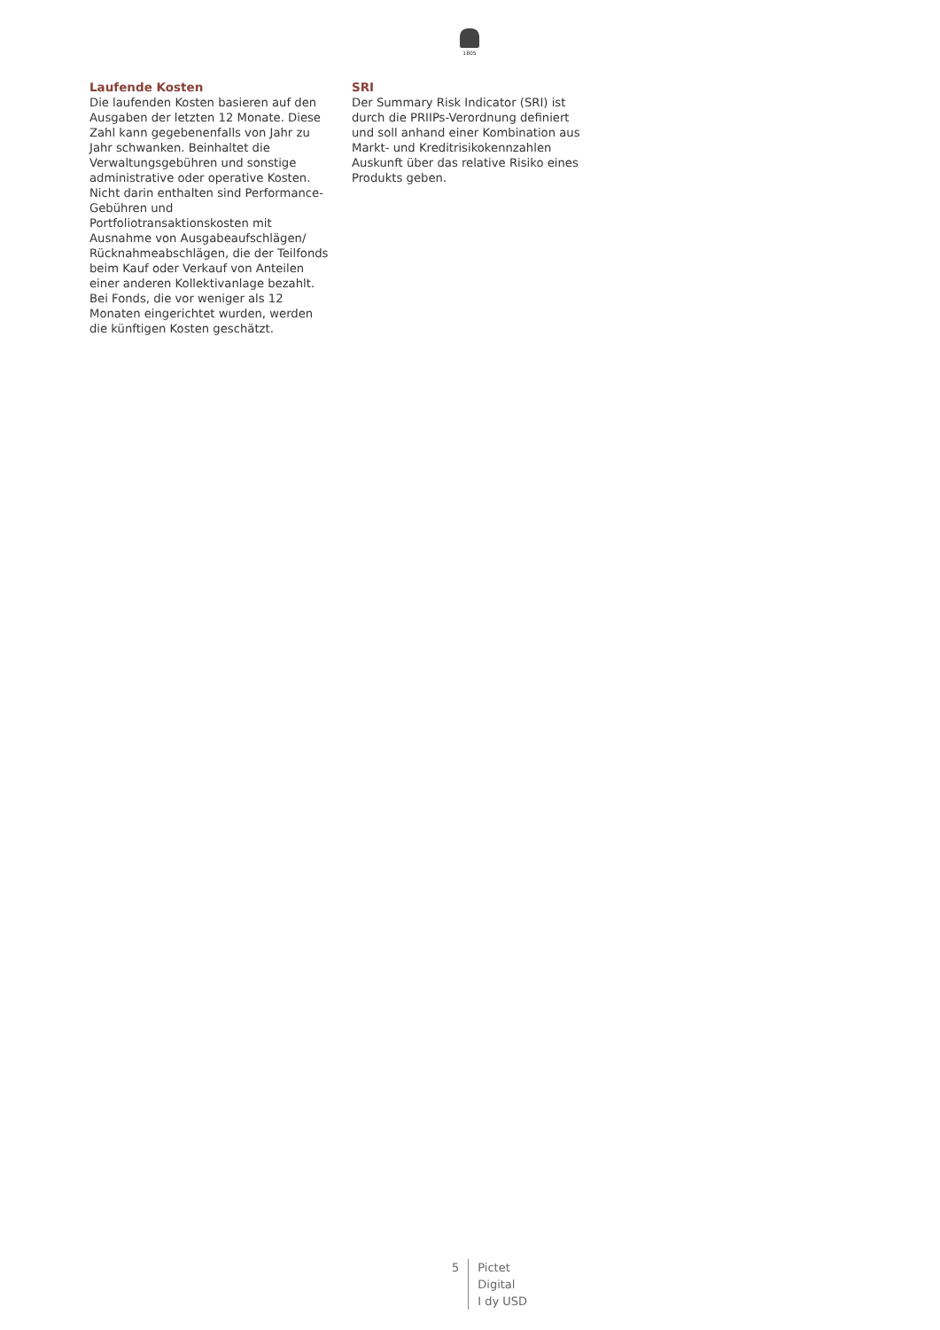1805
Laufende Kosten
Die laufenden Kosten basieren auf den Ausgaben der letzten 12 Monate. Diese Zahl kann gegebenenfalls von Jahr zu Jahr schwanken. Beinhaltet die Verwaltungsgebühren und sonstige administrative oder operative Kosten. Nicht darin enthalten sind Performance-Gebühren und Portfoliotransaktionskosten mit Ausnahme von Ausgabeaufschlägen/ Rücknahmeabschlägen, die der Teilfonds beim Kauf oder Verkauf von Anteilen einer anderen Kollektivanlage bezahlt. Bei Fonds, die vor weniger als 12 Monaten eingerichtet wurden, werden die künftigen Kosten geschätzt.
SRI
Der Summary Risk Indicator (SRI) ist durch die PRIIPs-Verordnung definiert und soll anhand einer Kombination aus Markt- und Kreditrisikokennzahlen Auskunft über das relative Risiko eines Produkts geben.
5 Pictet
Digital
I dy USD